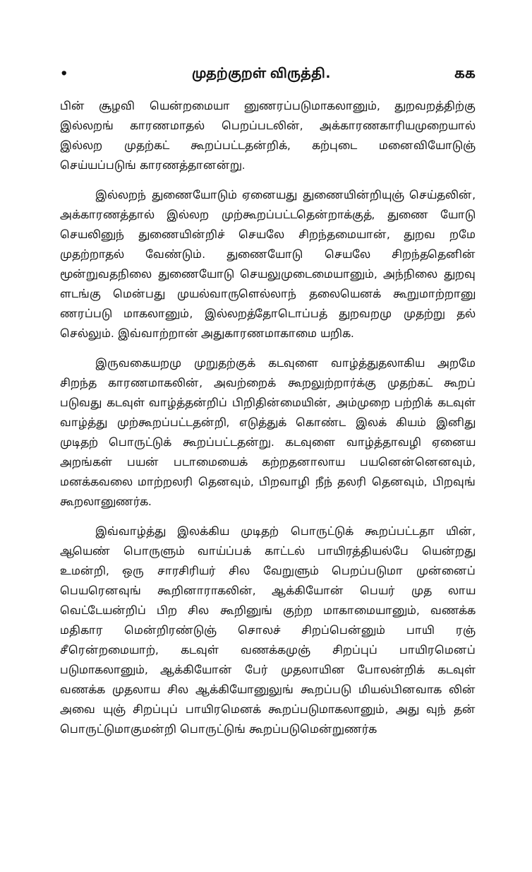• முதற்குறள் விருத்தி. கக
பின் சூழவி யென்றமையா னுணரப்படுமாகலானும், துறவறத்திற்கு இல்லறங் காரணமாதல் பெறப்படலின், அக்காரணகாரியமுறையால் இல்லற முதற்கட் கூறப்பட்டதன்றிக், கற்புடை மனைவியோடுஞ் செய்யப்படுங் காரணத்தானன்று.
இல்லறந் துணையோடும் ஏனையது துணையின்றியுஞ் செய்தலின், அக்காரணத்தால் இல்லற முற்கூறப்பட்டதென்றாக்குத், துணை யோடு செயலினுந் துணையின்றிச் செயலே சிறந்தமையான், துறவ றமே முதற்றாதல் வேண்டும். துணையோடு செயலே சிறந்ததெனின் மூன்றுவதநிலை துணையோடு செயலுமுடைமையானும், அந்நிலை துறவு ளடங்கு மென்பது முயல்வாருளெல்லாந் தலையெனக் கூறுமாற்றானு ணரப்படு மாகலானும், இல்லறத்தோடொப்பத் துறவறமு முதற்று தல் செல்லும். இவ்வாற்றான் அதுகாரணமாகாமை யறிக.
இருவகையறமு முறுதற்குக் கடவுளை வாழ்த்துதலாகிய அறமே சிறந்த காரணமாகலின், அவற்றைக் கூறலுற்றார்க்கு முதற்கட் கூறப் படுவது கடவுள் வாழ்த்தன்றிப் பிறிதின்மையின், அம்முறை பற்றிக் கடவுள் வாழ்த்து முற்கூறப்பட்டதன்றி, எடுத்துக் கொண்ட இலக் கியம் இனிது முடிதற் பொருட்டுக் கூறப்பட்டதன்று. கடவுளை வாழ்த்தாவழி ஏனைய அறங்கள் பயன் படாமையைக் கற்றதனாலாய பயனென்னெனவும், மனக்கவலை மாற்றலரி தெனவும், பிறவாழி நீந் தலரி தெனவும், பிறவுங் கூறலானுணர்க.
இவ்வாழ்த்து இலக்கிய முடிதற் பொருட்டுக் கூறப்பட்டதா யின், ஆயெண் பொருளும் வாய்ப்பக் காட்டல் பாயிரத்தியல்பே யென்றது உமன்றி, ஒரு சாரசிரியர் சில வேறுளும் பெறப்படுமா முன்னைப் பெயரெனவுங் கூறினாராகலின், ஆக்கியோன் பெயர் முத லாய வெட்டேயன்றிப் பிற சில கூறினுங் குற்ற மாகாமையானும், வணக்க மதிகார மென்றிரண்டுஞ் சொலச் சிறப்பென்னும் பாயி ரஞ் சீரென்றமையாற், கடவுள் வணக்கமுஞ் சிறப்புப் பாயிரமெனப் படுமாகலானும், ஆக்கியோன் பேர் முதலாயின போலன்றிக் கடவுள் வணக்க முதலாய சில ஆக்கியோனுலுங் கூறப்படு மியல்பினவாக லின் அவை யுஞ் சிறப்புப் பாயிரமெனக் கூறப்படுமாகலானும், அது வுந் தன் பொருட்டுமாகுமன்றி பொருட்டுங் கூறப்படுமென்றுணர்க